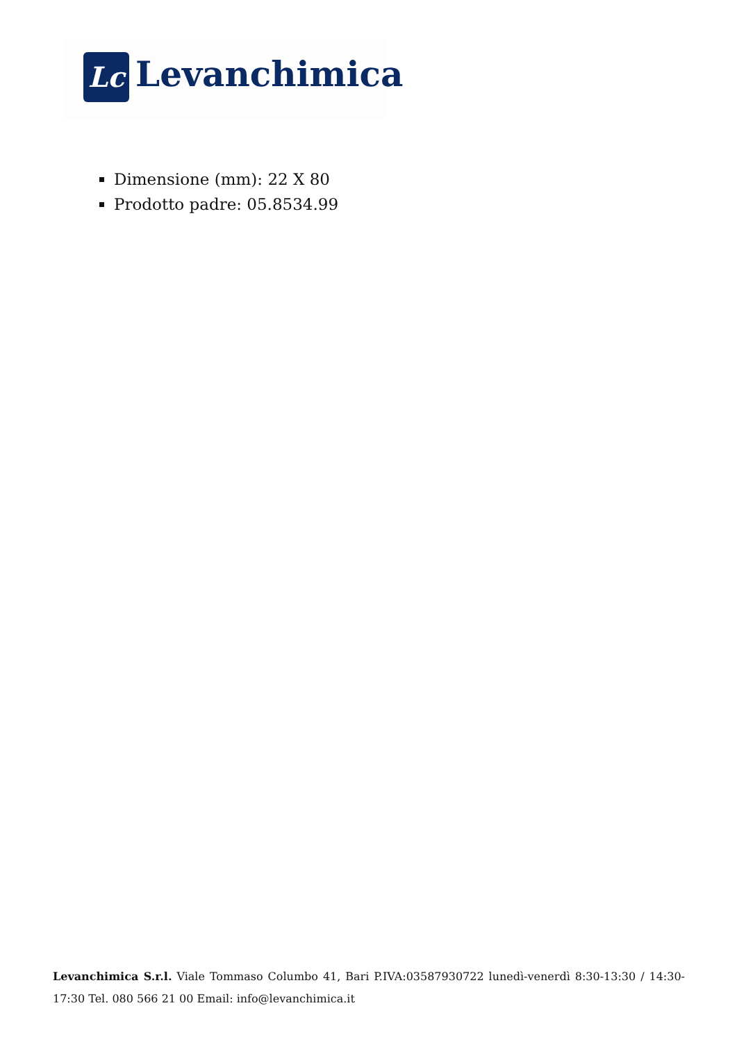Lc Levanchimica
Dimensione (mm): 22 X 80
Prodotto padre: 05.8534.99
Levanchimica S.r.l. Viale Tommaso Columbo 41, Bari P.IVA:03587930722 lunedì-venerdì 8:30-13:30 / 14:30-17:30 Tel. 080 566 21 00 Email: info@levanchimica.it